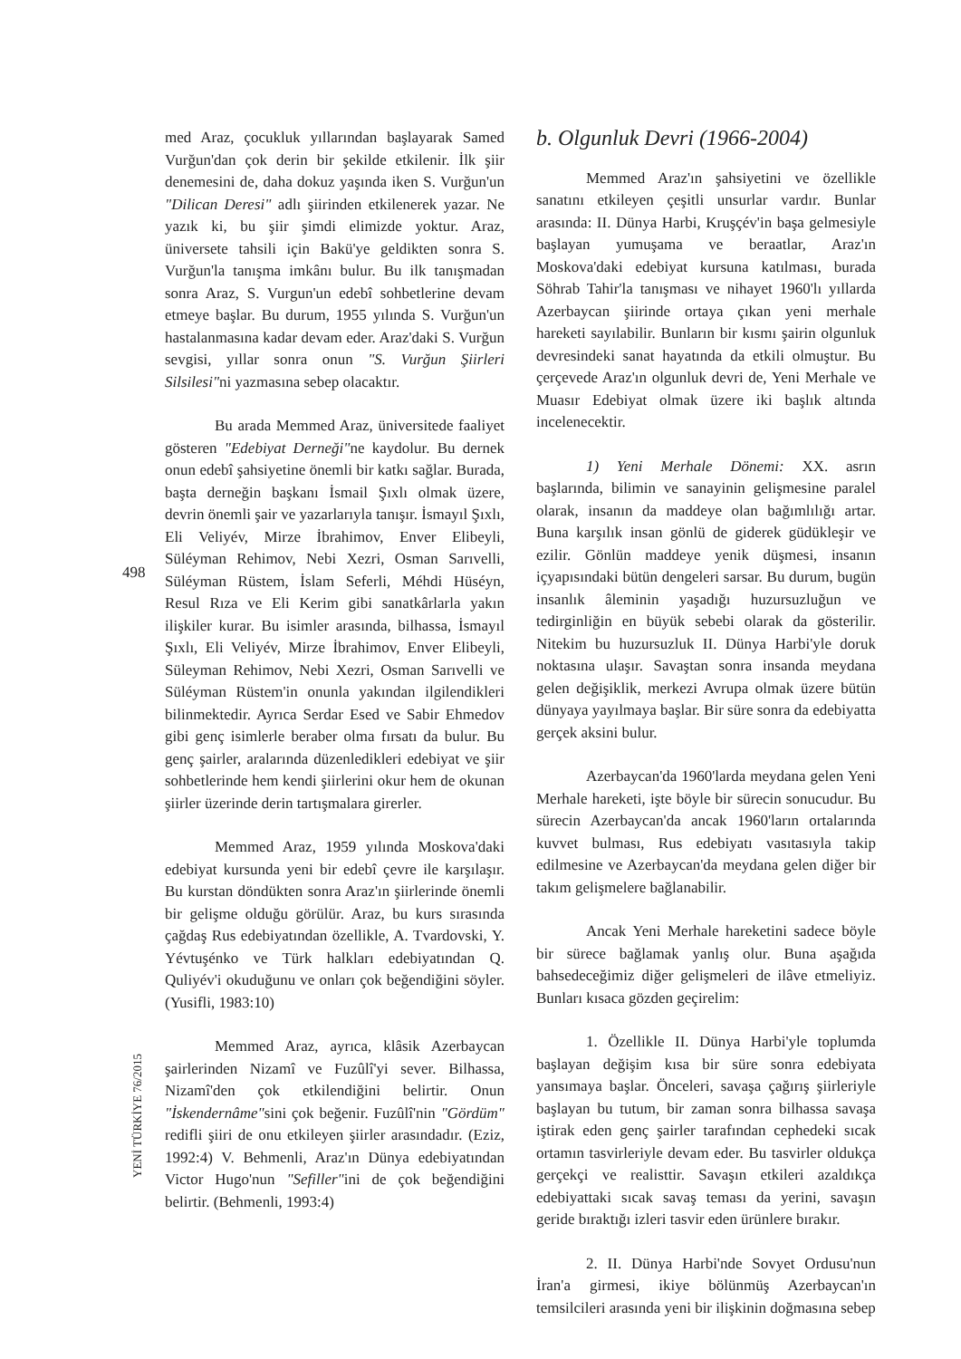med Araz, çocukluk yıllarından başlayarak Samed Vurğun'dan çok derin bir şekilde etkilenir. İlk şiir denemesini de, daha dokuz yaşında iken S. Vurğun'un "Dilican Deresi" adlı şiirinden etkilenerek yazar. Ne yazık ki, bu şiir şimdi elimizde yoktur. Araz, üniversete tahsili için Bakü'ye geldikten sonra S. Vurğun'la tanışma imkânı bulur. Bu ilk tanışmadan sonra Araz, S. Vurgun'un edebî sohbetlerine devam etmeye başlar. Bu durum, 1955 yılında S. Vurğun'un hastalanmasına kadar devam eder. Araz'daki S. Vurğun sevgisi, yıllar sonra onun "S. Vurğun Şiirleri Silsilesi"ni yazmasına sebep olacaktır.
Bu arada Memmed Araz, üniversitede faaliyet gösteren "Edebiyat Derneği"ne kaydolur. Bu dernek onun edebî şahsiyetine önemli bir katkı sağlar. Burada, başta derneğin başkanı İsmail Şıxlı olmak üzere, devrin önemli şair ve yazarlarıyla tanışır. İsmayıl Şıxlı, Eli Veliyév, Mirze İbrahimov, Enver Elibeyli, Süléyman Rehimov, Nebi Xezri, Osman Sarıvelli, Süléyman Rüstem, İslam Seferli, Méhdi Hüséyn, Resul Rıza ve Eli Kerim gibi sanatkârlarla yakın ilişkiler kurar. Bu isimler arasında, bilhassa, İsmayıl Şıxlı, Eli Veliyév, Mirze İbrahimov, Enver Elibeyli, Süleyman Rehimov, Nebi Xezri, Osman Sarıvelli ve Süléyman Rüstem'in onunla yakından ilgilendikleri bilinmektedir. Ayrıca Serdar Esed ve Sabir Ehmedov gibi genç isimlerle beraber olma fırsatı da bulur. Bu genç şairler, aralarında düzenledikleri edebiyat ve şiir sohbetlerinde hem kendi şiirlerini okur hem de okunan şiirler üzerinde derin tartışmalara girerler.
Memmed Araz, 1959 yılında Moskova'daki edebiyat kursunda yeni bir edebî çevre ile karşılaşır. Bu kurstan döndükten sonra Araz'ın şiirlerinde önemli bir gelişme olduğu görülür. Araz, bu kurs sırasında çağdaş Rus edebiyatından özellikle, A. Tvardovski, Y. Yévtuşénko ve Türk halkları edebiyatından Q. Quliyév'i okuduğunu ve onları çok beğendiğini söyler. (Yusifli, 1983:10)
Memmed Araz, ayrıca, klâsik Azerbaycan şairlerinden Nizamî ve Fuzûlî'yi sever. Bilhassa, Nizamî'den çok etkilendiğini belirtir. Onun "İskendernâme"sini çok beğenir. Fuzûlî'nin "Gördüm" redifli şiiri de onu etkileyen şiirler arasındadır. (Eziz, 1992:4) V. Behmenli, Araz'ın Dünya edebiyatından Victor Hugo'nun "Sefiller"ini de çok beğendiğini belirtir. (Behmenli, 1993:4)
b. Olgunluk Devri (1966-2004)
Memmed Araz'ın şahsiyetini ve özellikle sanatını etkileyen çeşitli unsurlar vardır. Bunlar arasında: II. Dünya Harbi, Kruşçév'in başa gelmesiyle başlayan yumuşama ve beraatlar, Araz'ın Moskova'daki edebiyat kursuna katılması, burada Söhrab Tahir'la tanışması ve nihayet 1960'lı yıllarda Azerbaycan şiirinde ortaya çıkan yeni merhale hareketi sayılabilir. Bunların bir kısmı şairin olgunluk devresindeki sanat hayatında da etkili olmuştur. Bu çerçevede Araz'ın olgunluk devri de, Yeni Merhale ve Muasır Edebiyat olmak üzere iki başlık altında incelenecektir.
1) Yeni Merhale Dönemi: XX. asrın başlarında, bilimin ve sanayinin gelişmesine paralel olarak, insanın da maddeye olan bağımlılığı artar. Buna karşılık insan gönlü de giderek güdükleşir ve ezilir. Gönlün maddeye yenik düşmesi, insanın içyapısındaki bütün dengeleri sarsar. Bu durum, bugün insanlık âleminin yaşadığı huzursuzluğun ve tedirginliğin en büyük sebebi olarak da gösterilir. Nitekim bu huzursuzluk II. Dünya Harbi'yle doruk noktasına ulaşır. Savaştan sonra insanda meydana gelen değişiklik, merkezi Avrupa olmak üzere bütün dünyaya yayılmaya başlar. Bir süre sonra da edebiyatta gerçek aksini bulur.
Azerbaycan'da 1960'larda meydana gelen Yeni Merhale hareketi, işte böyle bir sürecin sonucudur. Bu sürecin Azerbaycan'da ancak 1960'ların ortalarında kuvvet bulması, Rus edebiyatı vasıtasıyla takip edilmesine ve Azerbaycan'da meydana gelen diğer bir takım gelişmelere bağlanabilir.
Ancak Yeni Merhale hareketini sadece böyle bir sürece bağlamak yanlış olur. Buna aşağıda bahsedeceğimiz diğer gelişmeleri de ilâve etmeliyiz. Bunları kısaca gözden geçirelim:
1. Özellikle II. Dünya Harbi'yle toplumda başlayan değişim kısa bir süre sonra edebiyata yansımaya başlar. Önceleri, savaşa çağırış şiirleriyle başlayan bu tutum, bir zaman sonra bilhassa savaşa iştirak eden genç şairler tarafından cephedeki sıcak ortamın tasvirleriyle devam eder. Bu tasvirler oldukça gerçekçi ve realisttir. Savaşın etkileri azaldıkça edebiyattaki sıcak savaş teması da yerini, savaşın geride bıraktığı izleri tasvir eden ürünlere bırakır.
2. II. Dünya Harbi'nde Sovyet Ordusu'nun İran'a girmesi, ikiye bölünmüş Azerbaycan'ın temsilcileri arasında yeni bir ilişkinin doğmasına sebep
498
YENİ TÜRKİYE 76/2015